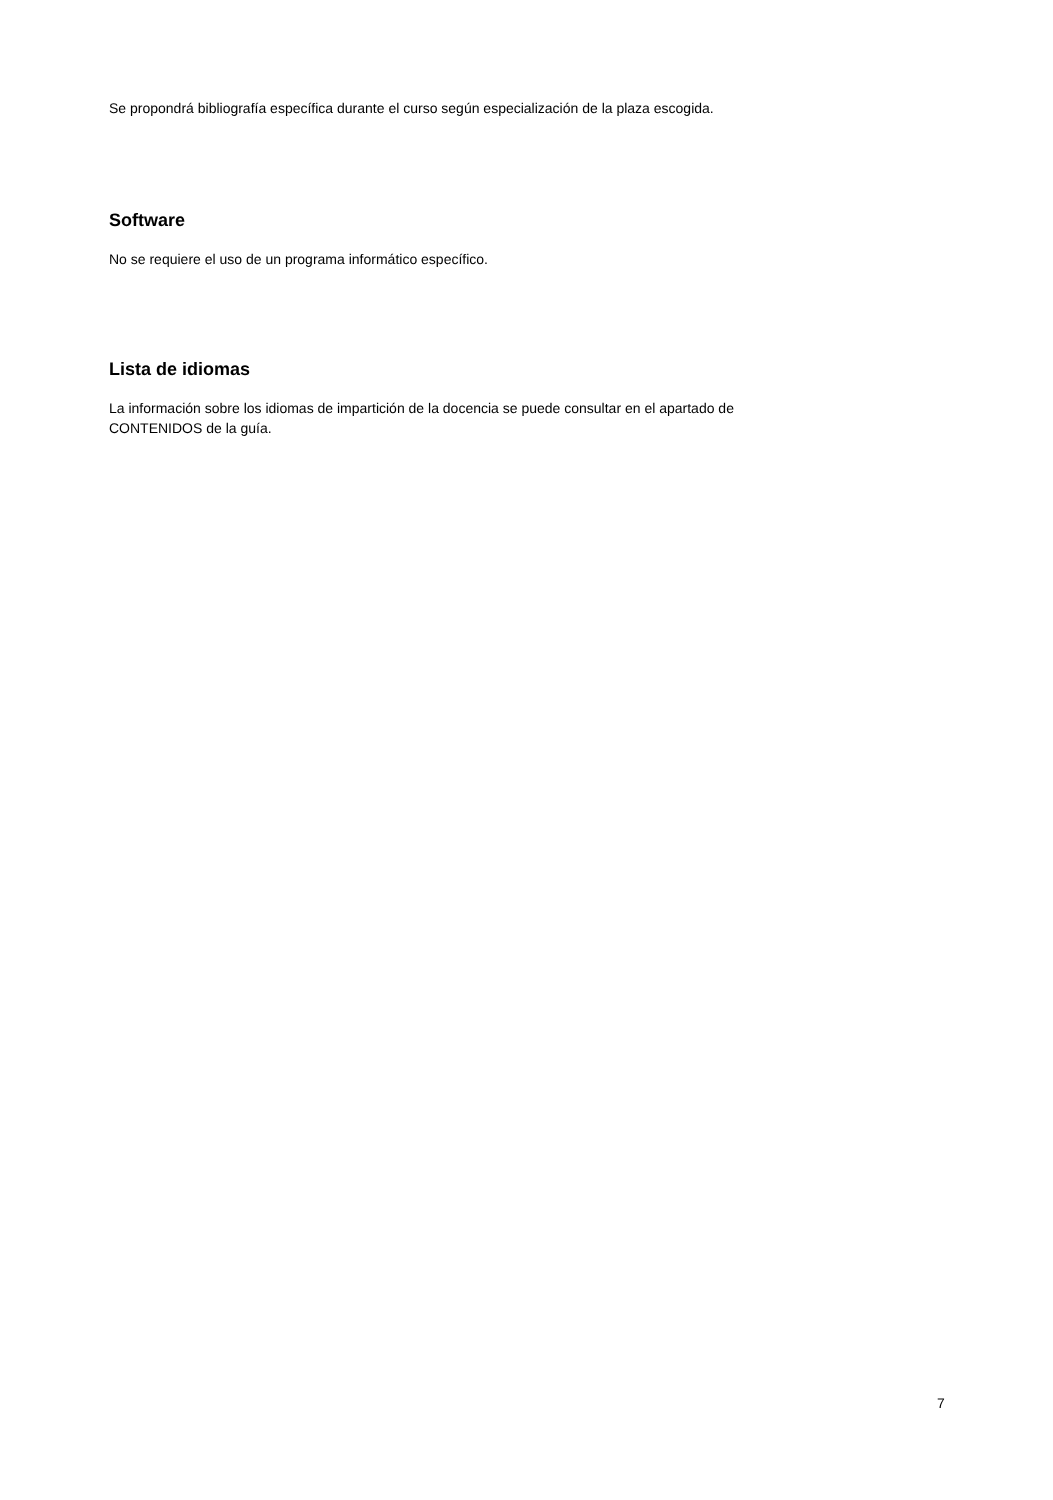Se propondrá bibliografía específica durante el curso según especialización de la plaza escogida.
Software
No se requiere el uso de un programa informático específico.
Lista de idiomas
La información sobre los idiomas de impartición de la docencia se puede consultar en el apartado de
CONTENIDOS de la guía.
7